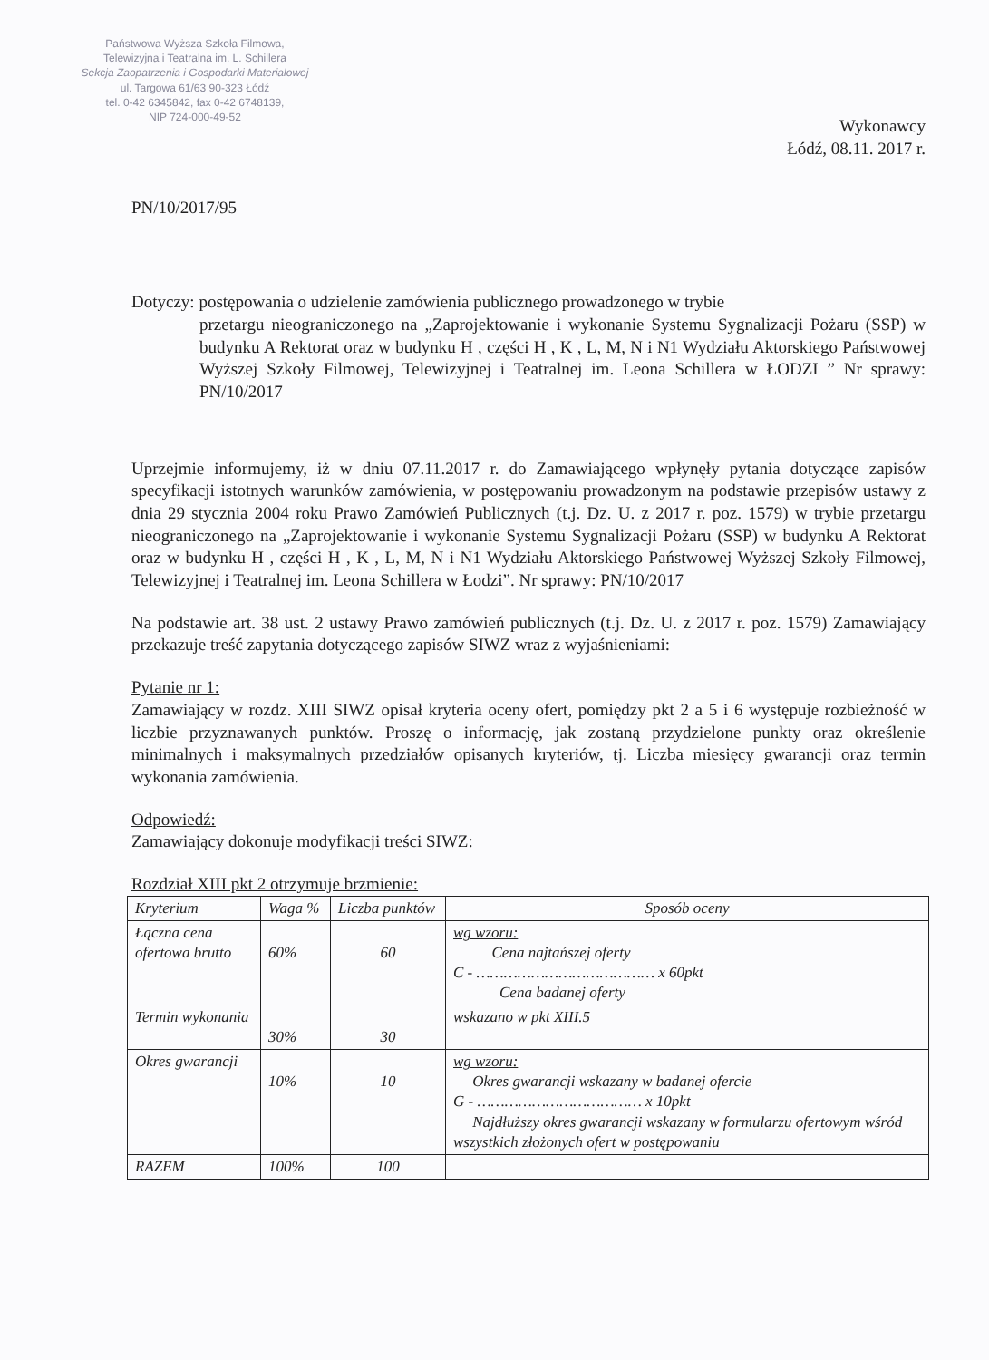Państwowa Wyższa Szkoła Filmowa,
Telewizyjna i Teatralna im. L. Schillera
Sekcja Zaopatrzenia i Gospodarki Materiałowej
ul. Targowa 61/63 90-323 Łódź
tel. 0-42 6345842, fax 0-42 6748139,
NIP 724-000-49-52
Wykonawcy
Łódź, 08.11. 2017 r.
PN/10/2017/95
Dotyczy: postępowania o udzielenie zamówienia publicznego prowadzonego w trybie
przetargu nieograniczonego na „Zaprojektowanie i wykonanie Systemu Sygnalizacji Pożaru (SSP) w budynku A Rektorat oraz w budynku H , części H , K , L, M, N i N1 Wydziału Aktorskiego Państwowej Wyższej Szkoły Filmowej, Telewizyjnej i Teatralnej im. Leona Schillera w ŁODZI ” Nr sprawy: PN/10/2017
Uprzejmie informujemy, iż w dniu 07.11.2017 r. do Zamawiającego wpłynęły pytania dotyczące zapisów specyfikacji istotnych warunków zamówienia, w postępowaniu prowadzonym na podstawie przepisów ustawy z dnia 29 stycznia 2004 roku Prawo Zamówień Publicznych (t.j. Dz. U. z 2017 r. poz. 1579) w trybie przetargu nieograniczonego na „Zaprojektowanie i wykonanie Systemu Sygnalizacji Pożaru (SSP) w budynku A Rektorat oraz w budynku H , części H , K , L, M, N i N1 Wydziału Aktorskiego Państwowej Wyższej Szkoły Filmowej, Telewizyjnej i Teatralnej im. Leona Schillera w Łodzi”. Nr sprawy: PN/10/2017
Na podstawie art. 38 ust. 2 ustawy Prawo zamówień publicznych (t.j. Dz. U. z 2017 r. poz. 1579) Zamawiający przekazuje treść zapytania dotyczącego zapisów SIWZ wraz z wyjaśnieniami:
Pytanie nr 1:
Zamawiający w rozdz. XIII SIWZ opisał kryteria oceny ofert, pomiędzy pkt 2 a 5 i 6 występuje rozbieżność w liczbie przyznawanych punktów. Proszę o informację, jak zostaną przydzielone punkty oraz określenie minimalnych i maksymalnych przedziałów opisanych kryteriów, tj. Liczba miesięcy gwarancji oraz termin wykonania zamówienia.
Odpowiedź:
Zamawiający dokonuje modyfikacji treści SIWZ:
Rozdział XIII pkt 2 otrzymuje brzmienie:
| Kryterium | Waga % | Liczba punktów | Sposób oceny |
| --- | --- | --- | --- |
| Łączna cena ofertowa brutto | 60% | 60 | wg wzoru: Cena najtańszej oferty C - ………………………………… x 60pkt Cena badanej oferty |
| Termin wykonania | 30% | 30 | wskazano w pkt XIII.5 |
| Okres gwarancji | 10% | 10 | wg wzoru: Okres gwarancji wskazany w badanej ofercie G - ……………………………… x 10pkt Najdłuższy okres gwarancji wskazany w formularzu ofertowym wśród wszystkich złożonych ofert w postępowaniu |
| RAZEM | 100% | 100 | |